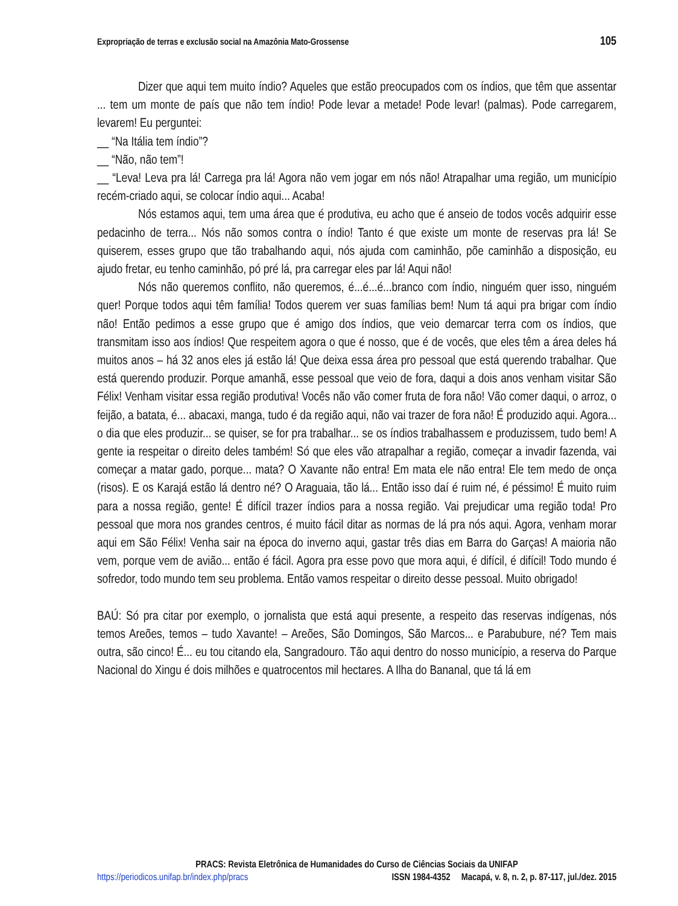Expropriação de terras e exclusão social na Amazônia Mato-Grossense 105
Dizer que aqui tem muito índio? Aqueles que estão preocupados com os índios, que têm que assentar ... tem um monte de país que não tem índio! Pode levar a metade! Pode levar! (palmas). Pode carregarem, levarem! Eu perguntei:
__ “Na Itália tem índio”?
__ “Não, não tem”!
__ “Leva! Leva pra lá! Carrega pra lá! Agora não vem jogar em nós não! Atrapalhar uma região, um município recém-criado aqui, se colocar índio aqui... Acaba!
Nós estamos aqui, tem uma área que é produtiva, eu acho que é anseio de todos vocês adquirir esse pedacinho de terra... Nós não somos contra o índio! Tanto é que existe um monte de reservas pra lá! Se quiserem, esses grupo que tão trabalhando aqui, nós ajuda com caminhão, põe caminhão a disposição, eu ajudo fretar, eu tenho caminhão, pó pré lá, pra carregar eles par lá! Aqui não!
Nós não queremos conflito, não queremos, é...é...é...branco com índio, ninguém quer isso, ninguém quer! Porque todos aqui têm família! Todos querem ver suas famílias bem! Num tá aqui pra brigar com índio não! Então pedimos a esse grupo que é amigo dos índios, que veio demarcar terra com os índios, que transmitam isso aos índios! Que respeitem agora o que é nosso, que é de vocês, que eles têm a área deles há muitos anos – há 32 anos eles já estão lá! Que deixa essa área pro pessoal que está querendo trabalhar. Que está querendo produzir. Porque amanhã, esse pessoal que veio de fora, daqui a dois anos venham visitar São Félix! Venham visitar essa região produtiva! Vocês não vão comer fruta de fora não! Vão comer daqui, o arroz, o feijão, a batata, é... abacaxi, manga, tudo é da região aqui, não vai trazer de fora não! É produzido aqui. Agora... o dia que eles produzir... se quiser, se for pra trabalhar... se os índios trabalhassem e produzissem, tudo bem! A gente ia respeitar o direito deles também! Só que eles vão atrapalhar a região, começar a invadir fazenda, vai começar a matar gado, porque... mata? O Xavante não entra! Em mata ele não entra! Ele tem medo de onça (risos). E os Karajá estão lá dentro né? O Araguaia, tão lá... Então isso daí é ruim né, é péssimo! É muito ruim para a nossa região, gente! É difícil trazer índios para a nossa região. Vai prejudicar uma região toda! Pro pessoal que mora nos grandes centros, é muito fácil ditar as normas de lá pra nós aqui. Agora, venham morar aqui em São Félix! Venha sair na época do inverno aqui, gastar três dias em Barra do Garças! A maioria não vem, porque vem de avião... então é fácil. Agora pra esse povo que mora aqui, é difícil, é difícil! Todo mundo é sofredor, todo mundo tem seu problema. Então vamos respeitar o direito desse pessoal. Muito obrigado!
BAÚ: Só pra citar por exemplo, o jornalista que está aqui presente, a respeito das reservas indígenas, nós temos Areões, temos – tudo Xavante! – Areões, São Domingos, São Marcos... e Parabubure, né? Tem mais outra, são cinco! É... eu tou citando ela, Sangradouro. Tão aqui dentro do nosso município, a reserva do Parque Nacional do Xingu é dois milhões e quatrocentos mil hectares. A Ilha do Bananal, que tá lá em
PRACS: Revista Eletrônica de Humanidades do Curso de Ciências Sociais da UNIFAP
https://periodicos.unifap.br/index.php/pracs ISSN 1984-4352 Macapá, v. 8, n. 2, p. 87-117, jul./dez. 2015